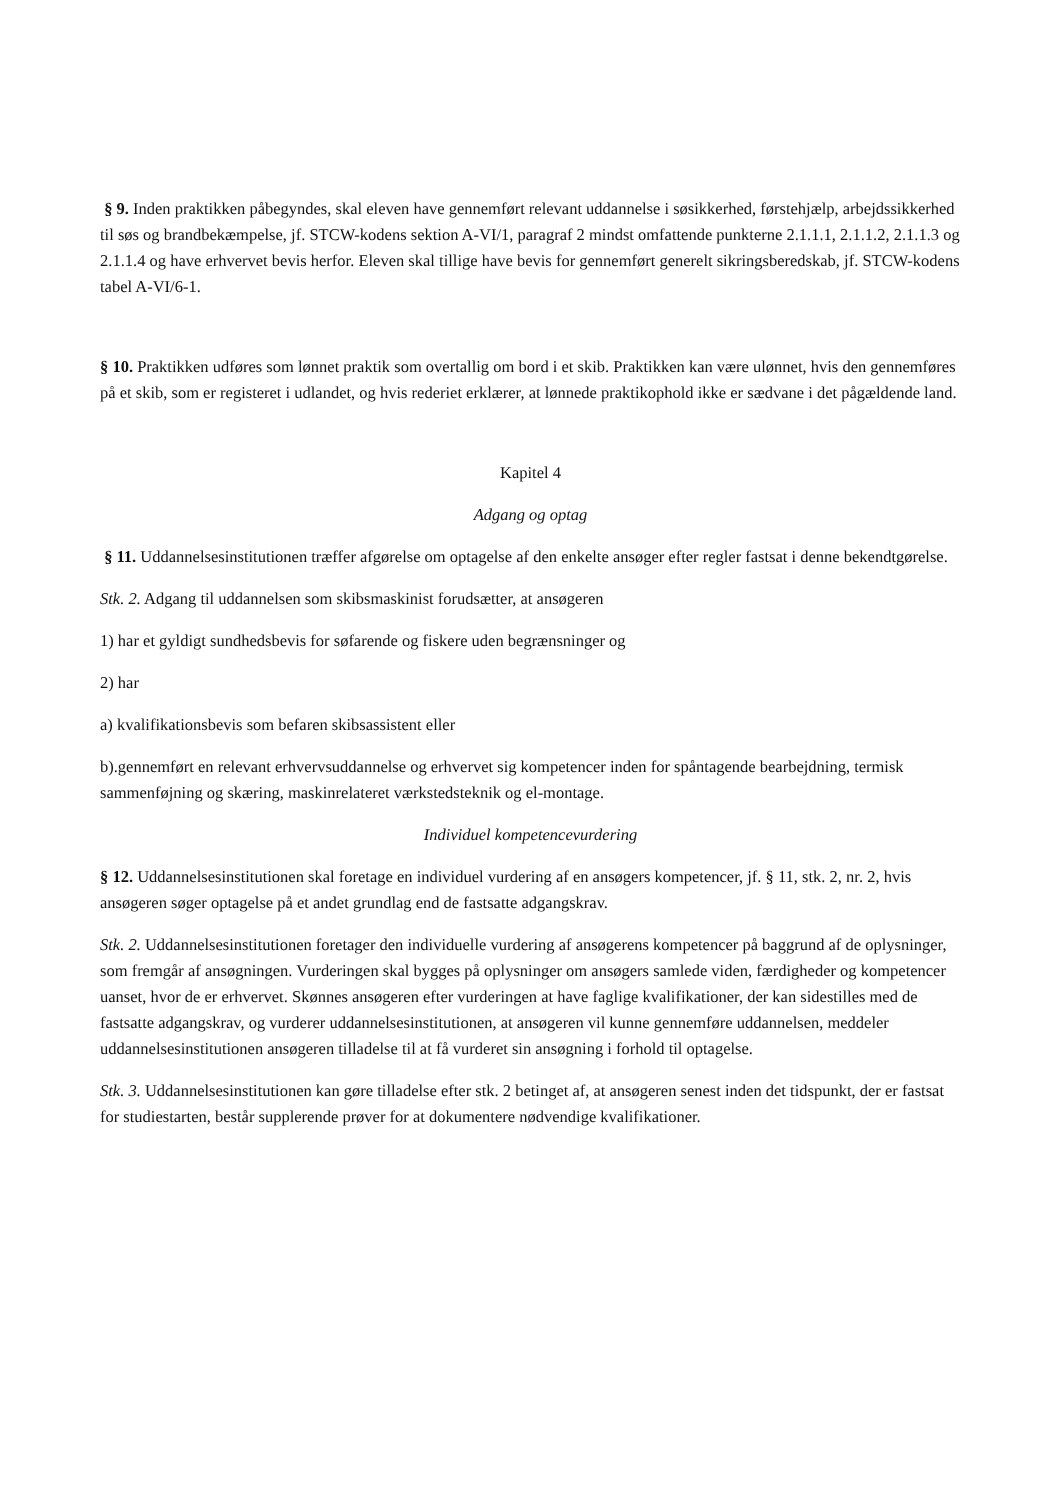§ 9. Inden praktikken påbegyndes, skal eleven have gennemført relevant uddannelse i søsikkerhed, førstehjælp, arbejdssikkerhed til søs og brandbekæmpelse, jf. STCW-kodens sektion A-VI/1, paragraf 2 mindst omfattende punkterne 2.1.1.1, 2.1.1.2, 2.1.1.3 og 2.1.1.4 og have erhvervet bevis herfor. Eleven skal tillige have bevis for gennemført generelt sikringsberedskab, jf. STCW-kodens tabel A-VI/6-1.
§ 10. Praktikken udføres som lønnet praktik som overtallig om bord i et skib. Praktikken kan være ulønnet, hvis den gennemføres på et skib, som er registeret i udlandet, og hvis rederiet erklærer, at lønnede praktikophold ikke er sædvane i det pågældende land.
Kapitel 4
Adgang og optag
§ 11. Uddannelsesinstitutionen træffer afgørelse om optagelse af den enkelte ansøger efter regler fastsat i denne bekendtgørelse.
Stk. 2. Adgang til uddannelsen som skibsmaskinist forudsætter, at ansøgeren
1) har et gyldigt sundhedsbevis for søfarende og fiskere uden begrænsninger og
2) har
a) kvalifikationsbevis som befaren skibsassistent eller
b).gennemført en relevant erhvervsuddannelse og erhvervet sig kompetencer inden for spåntagende bearbejdning, termisk sammenføjning og skæring, maskinrelateret værkstedsteknik og el-montage.
Individuel kompetencevurdering
§ 12. Uddannelsesinstitutionen skal foretage en individuel vurdering af en ansøgers kompetencer, jf. § 11, stk. 2, nr. 2, hvis ansøgeren søger optagelse på et andet grundlag end de fastsatte adgangskrav.
Stk. 2. Uddannelsesinstitutionen foretager den individuelle vurdering af ansøgerens kompetencer på baggrund af de oplysninger, som fremgår af ansøgningen. Vurderingen skal bygges på oplysninger om ansøgers samlede viden, færdigheder og kompetencer uanset, hvor de er erhvervet. Skønnes ansøgeren efter vurderingen at have faglige kvalifikationer, der kan sidestilles med de fastsatte adgangskrav, og vurderer uddannelsesinstitutionen, at ansøgeren vil kunne gennemføre uddannelsen, meddeler uddannelsesinstitutionen ansøgeren tilladelse til at få vurderet sin ansøgning i forhold til optagelse.
Stk. 3. Uddannelsesinstitutionen kan gøre tilladelse efter stk. 2 betinget af, at ansøgeren senest inden det tidspunkt, der er fastsat for studiestarten, består supplerende prøver for at dokumentere nødvendige kvalifikationer.